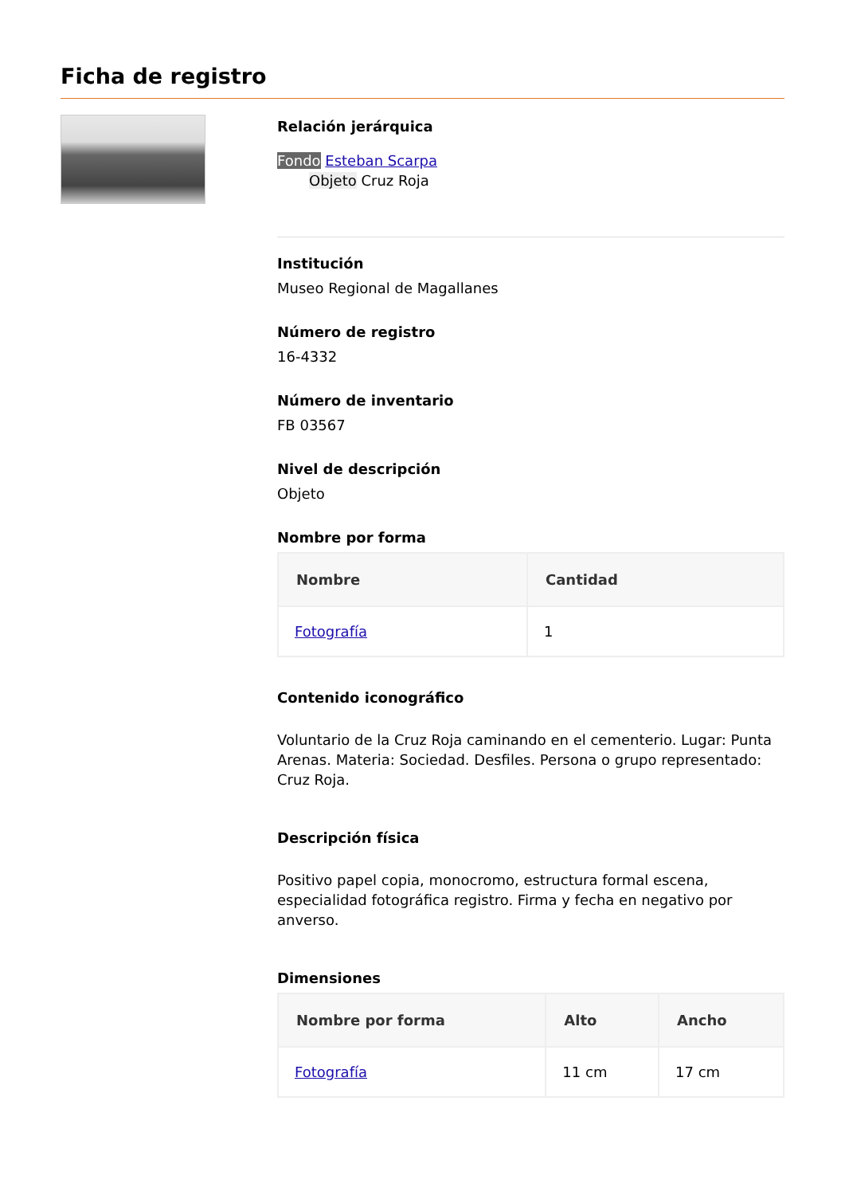Ficha de registro
Relación jerárquica
Fondo Esteban Scarpa
Objeto Cruz Roja
Institución
Museo Regional de Magallanes
Número de registro
16-4332
Número de inventario
FB 03567
Nivel de descripción
Objeto
Nombre por forma
| Nombre | Cantidad |
| --- | --- |
| Fotografía | 1 |
Contenido iconográfico
Voluntario de la Cruz Roja caminando en el cementerio. Lugar: Punta Arenas. Materia: Sociedad. Desfiles. Persona o grupo representado: Cruz Roja.
Descripción física
Positivo papel copia, monocromo, estructura formal escena, especialidad fotográfica registro. Firma y fecha en negativo por anverso.
Dimensiones
| Nombre por forma | Alto | Ancho |
| --- | --- | --- |
| Fotografía | 11 cm | 17 cm |